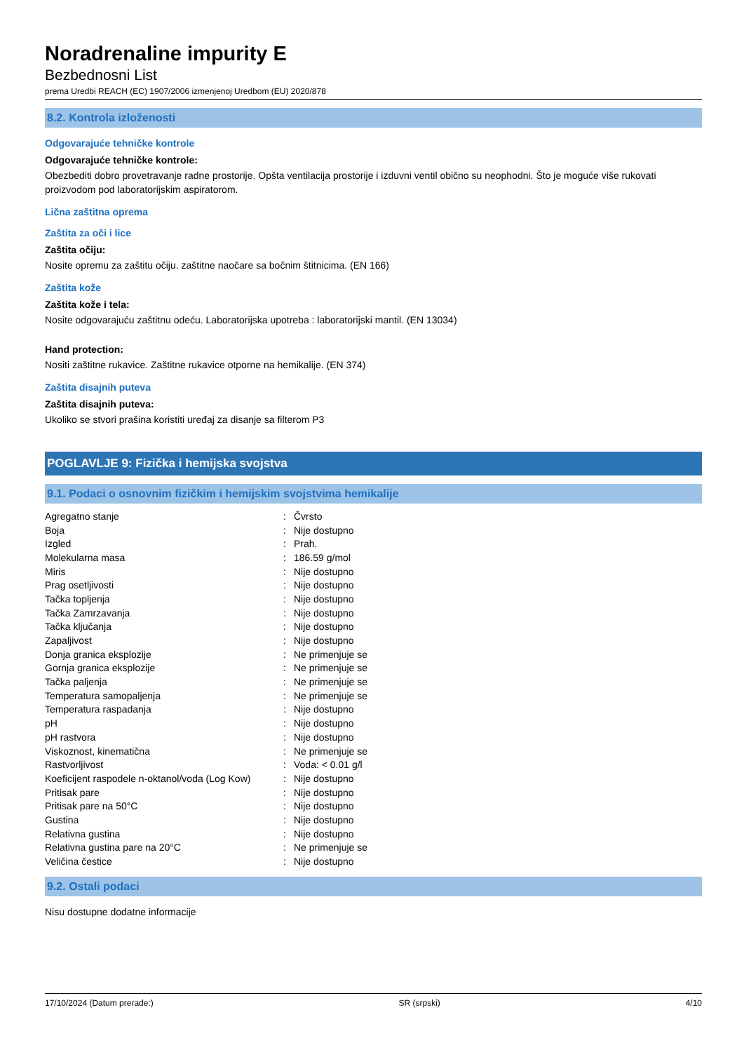Noradrenaline impurity E
Bezbednosni List
prema Uredbi REACH (EC) 1907/2006 izmenjenoj Uredbom (EU) 2020/878
8.2. Kontrola izloženosti
Odgovarajuće tehničke kontrole
Odgovarajuće tehničke kontrole:
Obezbediti dobro provetravanje radne prostorije. Opšta ventilacija prostorije i izduvni ventil obično su neophodni. Što je moguće više rukovati proizvodom pod laboratorijskim aspiratorom.
Lična zaštitna oprema
Zaštita za oči i lice
Zaštita očiju:
Nosite opremu za zaštitu očiju. zaštitne naočare sa bočnim štitnicima. (EN 166)
Zaštita kože
Zaštita kože i tela:
Nosite odgovarajuću zaštitnu odeću. Laboratorijska upotreba : laboratorijski mantil. (EN 13034)
Hand protection:
Nositi zaštitne rukavice. Zaštitne rukavice otporne na hemikalije. (EN 374)
Zaštita disajnih puteva
Zaštita disajnih puteva:
Ukoliko se stvori prašina koristiti uređaj za disanje sa filterom P3
POGLAVLJE 9: Fizička i hemijska svojstva
9.1. Podaci o osnovnim fizičkim i hemijskim svojstvima hemikalije
| Agregatno stanje | : | Čvrsto |
| Boja | : | Nije dostupno |
| Izgled | : | Prah. |
| Molekularna masa | : | 186.59 g/mol |
| Miris | : | Nije dostupno |
| Prag osetljivosti | : | Nije dostupno |
| Tačka topljenja | : | Nije dostupno |
| Tačka Zamrzavanja | : | Nije dostupno |
| Tačka ključanja | : | Nije dostupno |
| Zapaljivost | : | Nije dostupno |
| Donja granica eksplozije | : | Ne primenjuje se |
| Gornja granica eksplozije | : | Ne primenjuje se |
| Tačka paljenja | : | Ne primenjuje se |
| Temperatura samopaljenja | : | Ne primenjuje se |
| Temperatura raspadanja | : | Nije dostupno |
| pH | : | Nije dostupno |
| pH rastvora | : | Nije dostupno |
| Viskoznost, kinematična | : | Ne primenjuje se |
| Rastvorljivost | : | Voda: < 0.01 g/l |
| Koeficijent raspodele n-oktanol/voda (Log Kow) | : | Nije dostupno |
| Pritisak pare | : | Nije dostupno |
| Pritisak pare na 50°C | : | Nije dostupno |
| Gustina | : | Nije dostupno |
| Relativna gustina | : | Nije dostupno |
| Relativna gustina pare na 20°C | : | Ne primenjuje se |
| Veličina čestice | : | Nije dostupno |
9.2. Ostali podaci
Nisu dostupne dodatne informacije
17/10/2024 (Datum prerade:) SR (srpski) 4/10